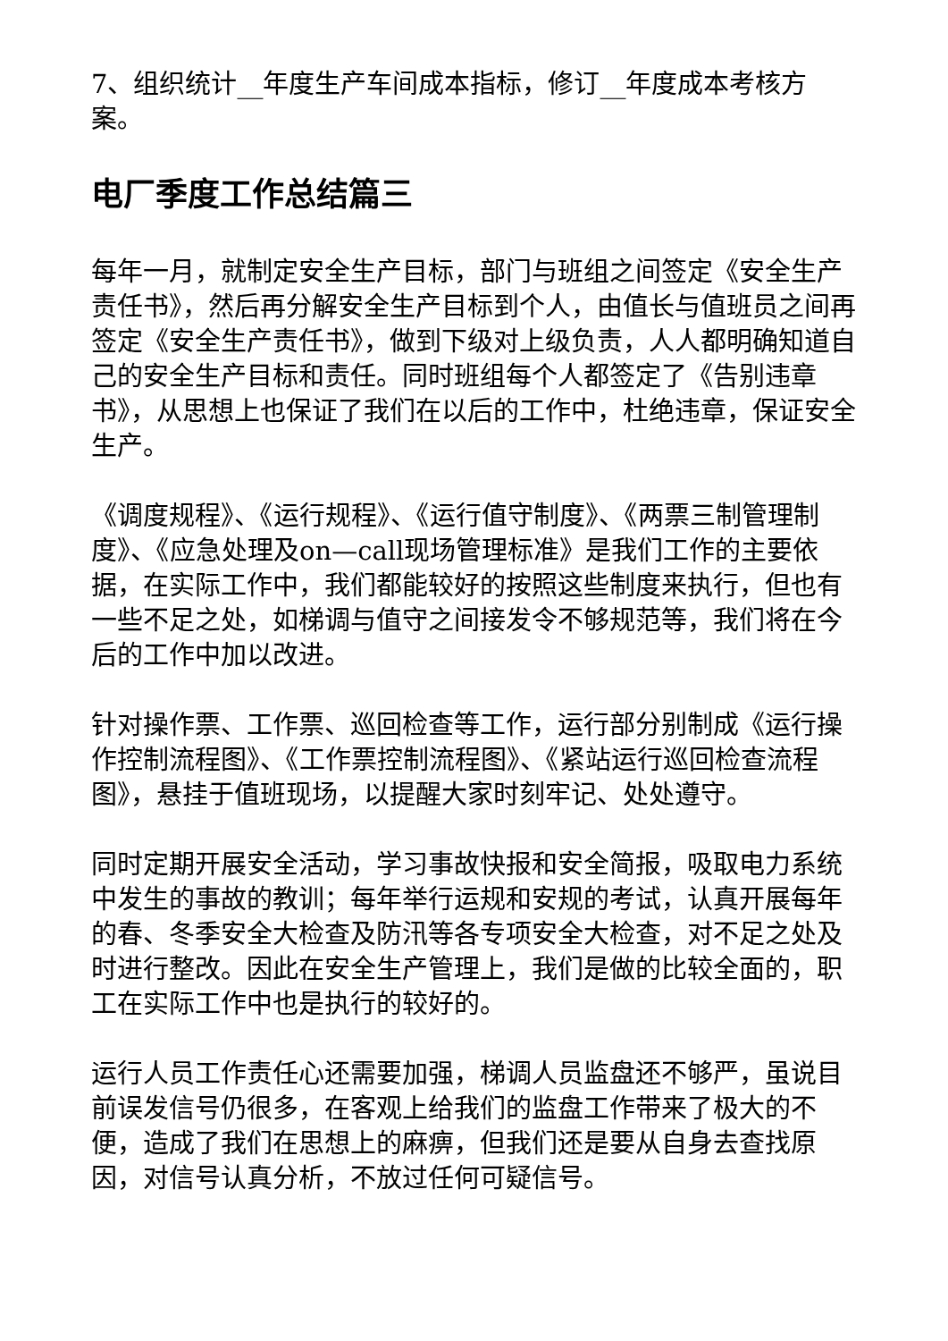7、组织统计__年度生产车间成本指标，修订__年度成本考核方案。
电厂季度工作总结篇三
每年一月，就制定安全生产目标，部门与班组之间签定《安全生产责任书》，然后再分解安全生产目标到个人，由值长与值班员之间再签定《安全生产责任书》，做到下级对上级负责，人人都明确知道自己的安全生产目标和责任。同时班组每个人都签定了《告别违章书》，从思想上也保证了我们在以后的工作中，杜绝违章，保证安全生产。
《调度规程》、《运行规程》、《运行值守制度》、《两票三制管理制度》、《应急处理及on—call现场管理标准》是我们工作的主要依据，在实际工作中，我们都能较好的按照这些制度来执行，但也有一些不足之处，如梯调与值守之间接发令不够规范等，我们将在今后的工作中加以改进。
针对操作票、工作票、巡回检查等工作，运行部分别制成《运行操作控制流程图》、《工作票控制流程图》、《紧站运行巡回检查流程图》，悬挂于值班现场，以提醒大家时刻牢记、处处遵守。
同时定期开展安全活动，学习事故快报和安全简报，吸取电力系统中发生的事故的教训；每年举行运规和安规的考试，认真开展每年的春、冬季安全大检查及防汛等各专项安全大检查，对不足之处及时进行整改。因此在安全生产管理上，我们是做的比较全面的，职工在实际工作中也是执行的较好的。
运行人员工作责任心还需要加强，梯调人员监盘还不够严，虽说目前误发信号仍很多，在客观上给我们的监盘工作带来了极大的不便，造成了我们在思想上的麻痹，但我们还是要从自身去查找原因，对信号认真分析，不放过任何可疑信号。